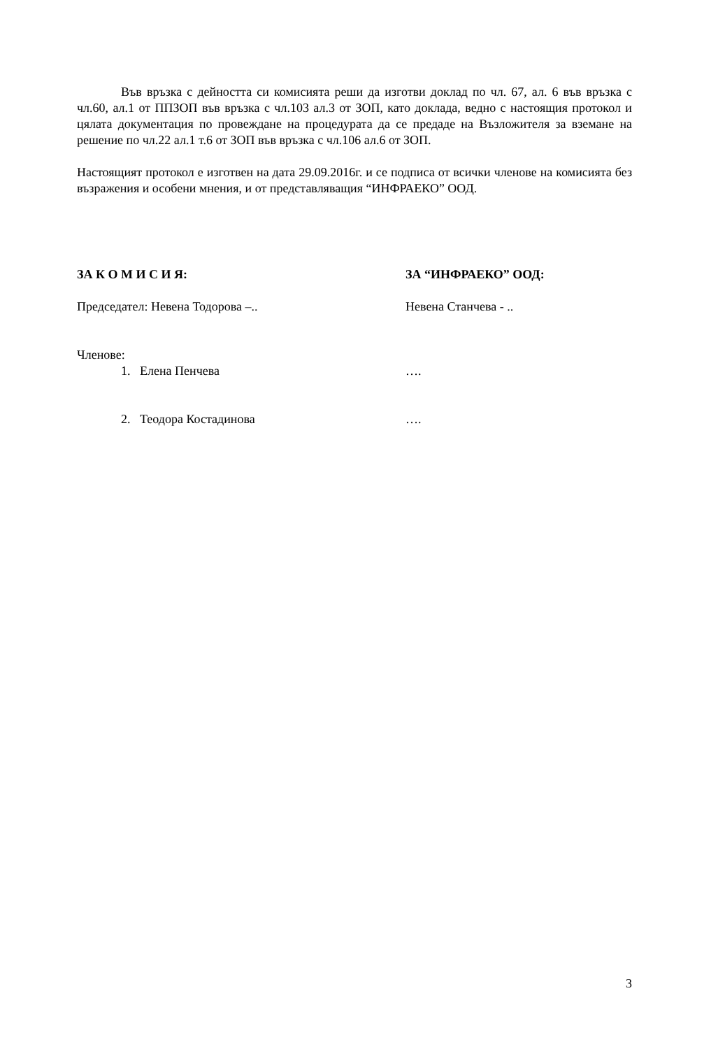Във връзка с дейността си комисията реши да изготви доклад по чл. 67, ал. 6 във връзка с чл.60, ал.1 от ППЗОП във връзка с чл.103 ал.3 от ЗОП, като доклада, ведно с настоящия протокол и цялата документация по провеждане на процедурата да се предаде на Възложителя за вземане на решение по чл.22 ал.1 т.6 от ЗОП във връзка с чл.106 ал.6 от ЗОП.
Настоящият протокол е изготвен на дата 29.09.2016г. и се подписа от всички членове на комисията без възражения и особени мнения, и от представляващия “ИНФРАЕКО” ООД.
ЗА К О М И С И Я: ЗА “ИНФРАЕКО” ООД:
Председател: Невена Тодорова –.. Невена Станчева - ..
Членове:
1. Елена Пенчева ….
2. Теодора Костадинова ….
3